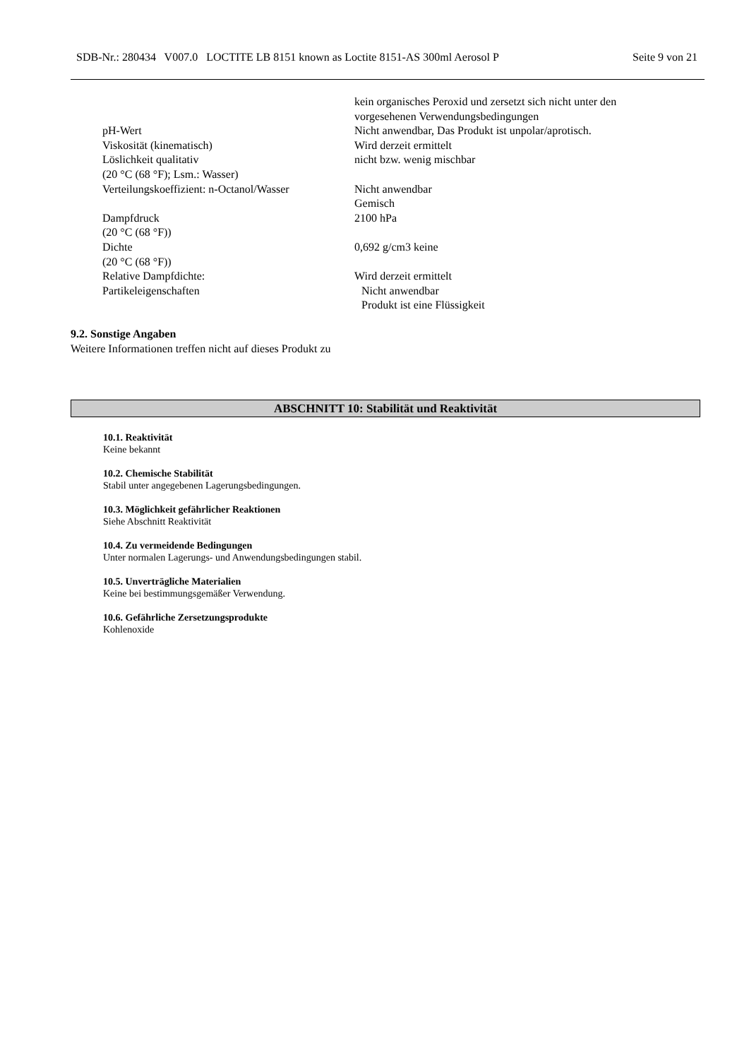SDB-Nr.: 280434 V007.0 LOCTITE LB 8151 known as Loctite 8151-AS 300ml Aerosol P Seite 9 von 21
kein organisches Peroxid und zersetzt sich nicht unter den
vorgesehenen Verwendungsbedingungen
pH-Wert Nicht anwendbar, Das Produkt ist unpolar/aprotisch.
Viskosität (kinematisch) Wird derzeit ermittelt
Löslichkeit qualitativ
(20 °C (68 °F); Lsm.: Wasser)
nicht bzw. wenig mischbar
Verteilungskoeffizient: n-Octanol/Wasser
Nicht anwendbar
Gemisch
Dampfdruck
(20 °C (68 °F))
2100 hPa
Dichte
(20 °C (68 °F))
0,692 g/cm3 keine
Relative Dampfdichte: Wird derzeit ermittelt
Partikeleigenschaften Nicht anwendbar
Produkt ist eine Flüssigkeit
9.2. Sonstige Angaben
Weitere Informationen treffen nicht auf dieses Produkt zu
ABSCHNITT 10: Stabilität und Reaktivität
10.1. Reaktivität
Keine bekannt
10.2. Chemische Stabilität
Stabil unter angegebenen Lagerungsbedingungen.
10.3. Möglichkeit gefährlicher Reaktionen
Siehe Abschnitt Reaktivität
10.4. Zu vermeidende Bedingungen
Unter normalen Lagerungs- und Anwendungsbedingungen stabil.
10.5. Unverträgliche Materialien
Keine bei bestimmungsgemäßer Verwendung.
10.6. Gefährliche Zersetzungsprodukte
Kohlenoxide